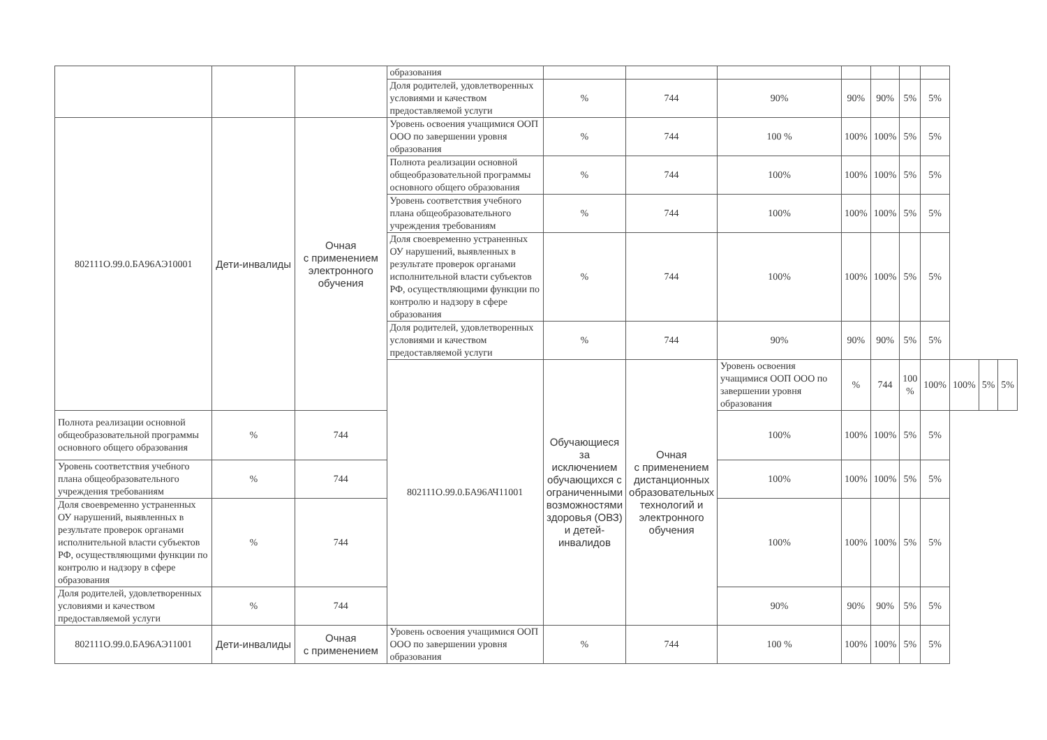| | | | образования | | | | | | | | | | |
| | | | Доля родителей, удовлетворенных условиями и качеством предоставляемой услуги | % | 744 | 90% | 90% | 90% | 5% | 5% | | | |
| 802111О.99.0.БА96АЭ10001 | Дети-инвалиды | Очная с применением электронного обучения | Уровень освоения учащимися ООП ООО по завершении уровня образования | % | 744 | 100 % | 100% | 100% | 5% | 5% | | | |
| | | | Полнота реализации основной общеобразовательной программы основного общего образования | % | 744 | 100% | 100% | 100% | 5% | 5% | | | |
| | | | Уровень соответствия учебного плана общеобразовательного учреждения требованиям | % | 744 | 100% | 100% | 100% | 5% | 5% | | | |
| | | | Доля своевременно устраненных ОУ нарушений, выявленных в результате проверок органами исполнительной власти субъектов РФ, осуществляющими функции по контролю и надзору в сфере образования | % | 744 | 100% | 100% | 100% | 5% | 5% | | | |
| | | | Доля родителей, удовлетворенных условиями и качеством предоставляемой услуги | % | 744 | 90% | 90% | 90% | 5% | 5% | | | |
| | | | 802111О.99.0.БА96АЧ11001 | Обучающиеся за исключением обучающихся с ограниченными возможностями здоровья (ОВЗ) и детей-инвалидов | Очная с применением дистанционных образовательных технологий и электронного обучения | Уровень освоения учащимися ООП ООО по завершении уровня образования | % | 744 | 100 % | 100% | 100% | 5% | 5% |
| Полнота реализации основной общеобразовательной программы основного общего образования | % | 744 | | | | 100% | 100% | 100% | 5% | 5% | | | |
| Уровень соответствия учебного плана общеобразовательного учреждения требованиям | % | 744 | | | | 100% | 100% | 100% | 5% | 5% | | | |
| Доля своевременно устраненных ОУ нарушений, выявленных в результате проверок органами исполнительной власти субъектов РФ, осуществляющими функции по контролю и надзору в сфере образования | % | 744 | | | | 100% | 100% | 100% | 5% | 5% | | | |
| Доля родителей, удовлетворенных условиями и качеством предоставляемой услуги | % | 744 | | | | 90% | 90% | 90% | 5% | 5% | | | |
| 802111О.99.0.БА96АЭ11001 | Дети-инвалиды | Очная с применением | Уровень освоения учащимися ООП ООО по завершении уровня образования | % | 744 | 100 % | 100% | 100% | 5% | 5% | | | |